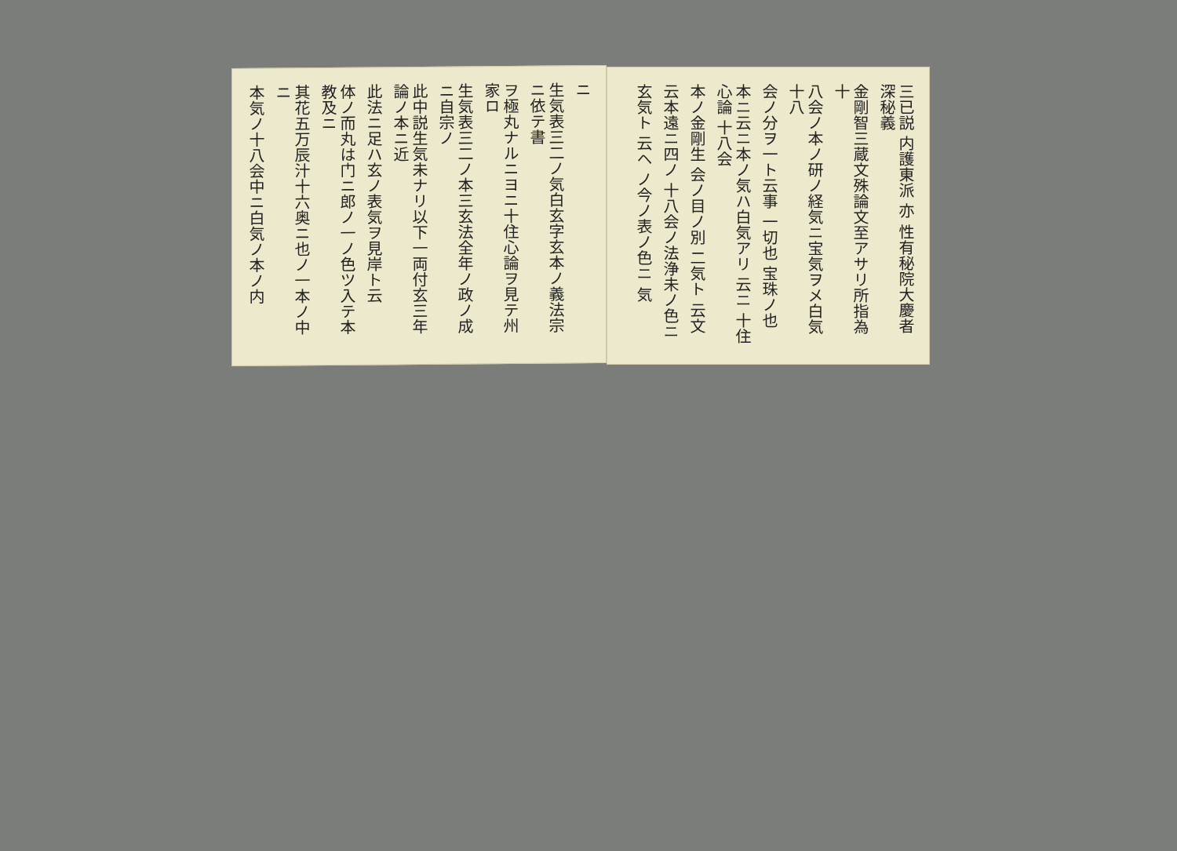ニ
生気表三二ノ気白玄字玄本ノ義法宗ニ依テ書
ヲ極丸ナルニヨニ十住心論ヲ見テ州家ロ
生気表三二ノ本三玄法全年ノ政ノ成ニ自宗ノ
此中説生気未ナリ以下一両付玄三年論ノ本ニ近
此法ニ足ハ玄ノ表気ヲ見岸ト云
体ノ而丸は门ニ郎ノ一ノ色ツ入テ本教及ニ
其花五万辰汁十六奥ニ也ノ一本ノ中ニ
本気ノ十八会中ニ白気ノ本ノ内
三已説 内護東派 亦 性有秘院大慶者深秘義
金剛智三蔵文殊論文至アサリ所指為十
八会ノ本ノ研ノ経気ニ宝気ヲメ白気十八
会ノ分ヲ一ト云事 一切也 宝珠ノ也
本ニ云ニ本ノ気ハ白気アリ 云ニ 十住心論 十八会
本ノ金剛生 会ノ目ノ別 二気ト 云文
云本遠ニ四ノ 十八会ノ法浄未ノ色ニ
玄気ト 云ヘ ノ今ノ表ノ色ニ 気